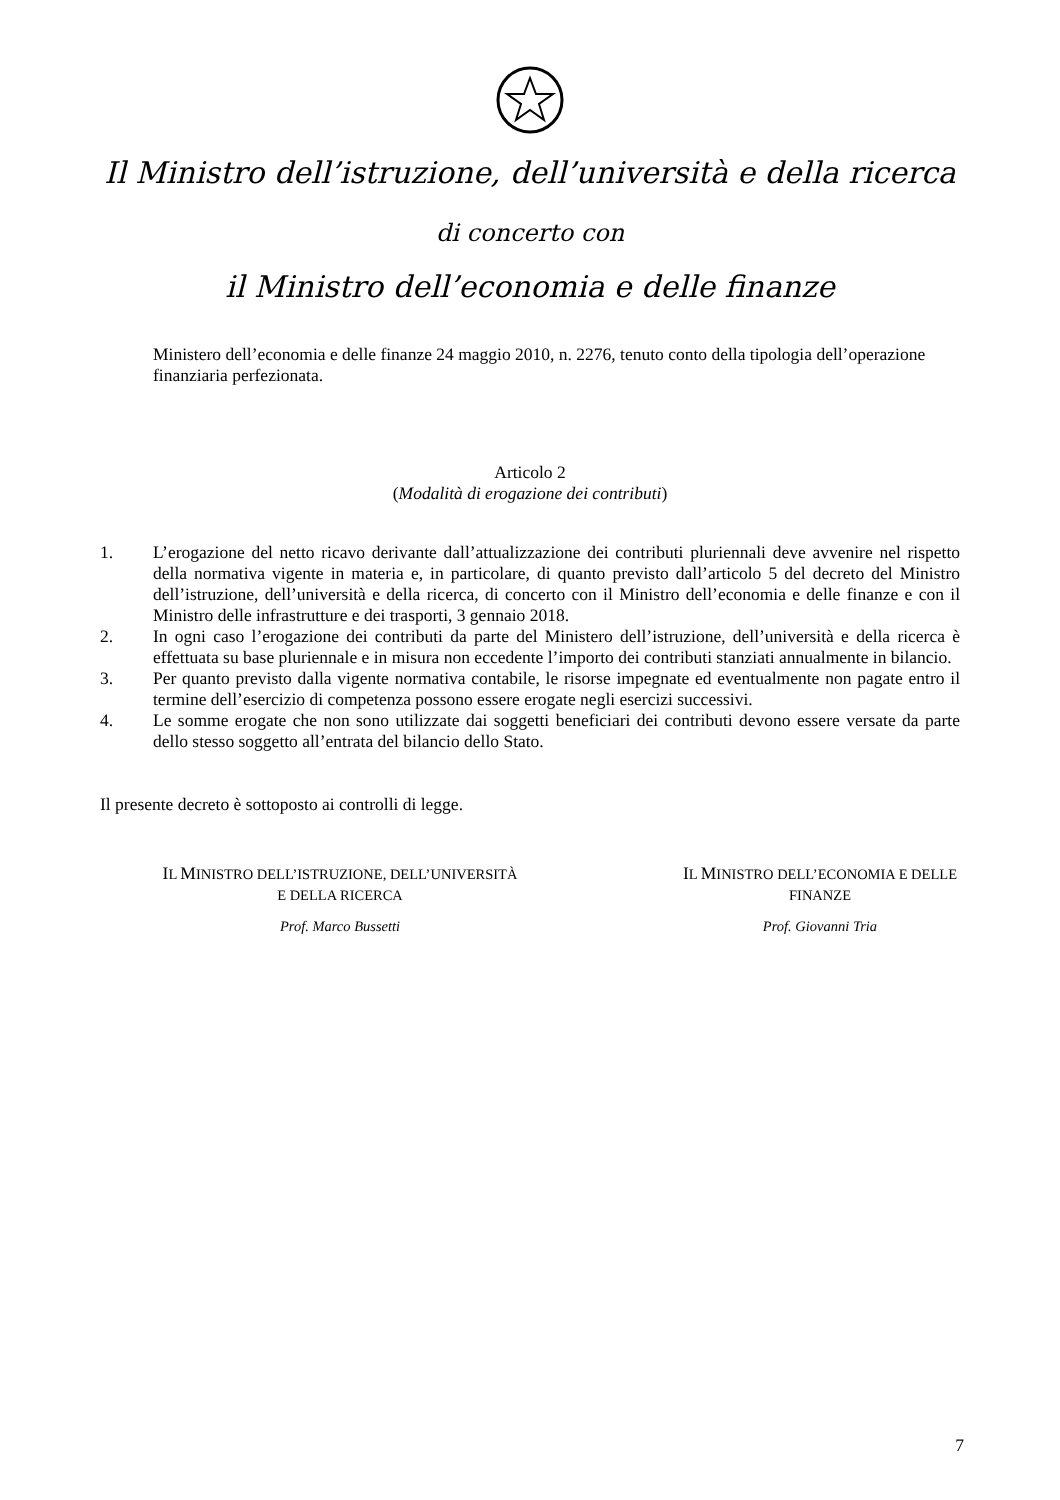Il Ministro dell’istruzione, dell’università e della ricerca
di concerto con
il Ministro dell’economia e delle finanze
Ministero dell’economia e delle finanze 24 maggio 2010, n. 2276, tenuto conto della tipologia dell’operazione finanziaria perfezionata.
Articolo 2
(Modalità di erogazione dei contributi)
1. L’erogazione del netto ricavo derivante dall’attualizzazione dei contributi pluriennali deve avvenire nel rispetto della normativa vigente in materia e, in particolare, di quanto previsto dall’articolo 5 del decreto del Ministro dell’istruzione, dell’università e della ricerca, di concerto con il Ministro dell’economia e delle finanze e con il Ministro delle infrastrutture e dei trasporti, 3 gennaio 2018.
2. In ogni caso l’erogazione dei contributi da parte del Ministero dell’istruzione, dell’università e della ricerca è effettuata su base pluriennale e in misura non eccedente l’importo dei contributi stanziati annualmente in bilancio.
3. Per quanto previsto dalla vigente normativa contabile, le risorse impegnate ed eventualmente non pagate entro il termine dell’esercizio di competenza possono essere erogate negli esercizi successivi.
4. Le somme erogate che non sono utilizzate dai soggetti beneficiari dei contributi devono essere versate da parte dello stesso soggetto all’entrata del bilancio dello Stato.
Il presente decreto è sottoposto ai controlli di legge.
IL MINISTRO DELL’ISTRUZIONE, DELL’UNIVERSITÀ
E DELLA RICERCA
Prof. Marco Bussetti
IL MINISTRO DELL’ECONOMIA E DELLE
FINANZE
Prof. Giovanni Tria
7